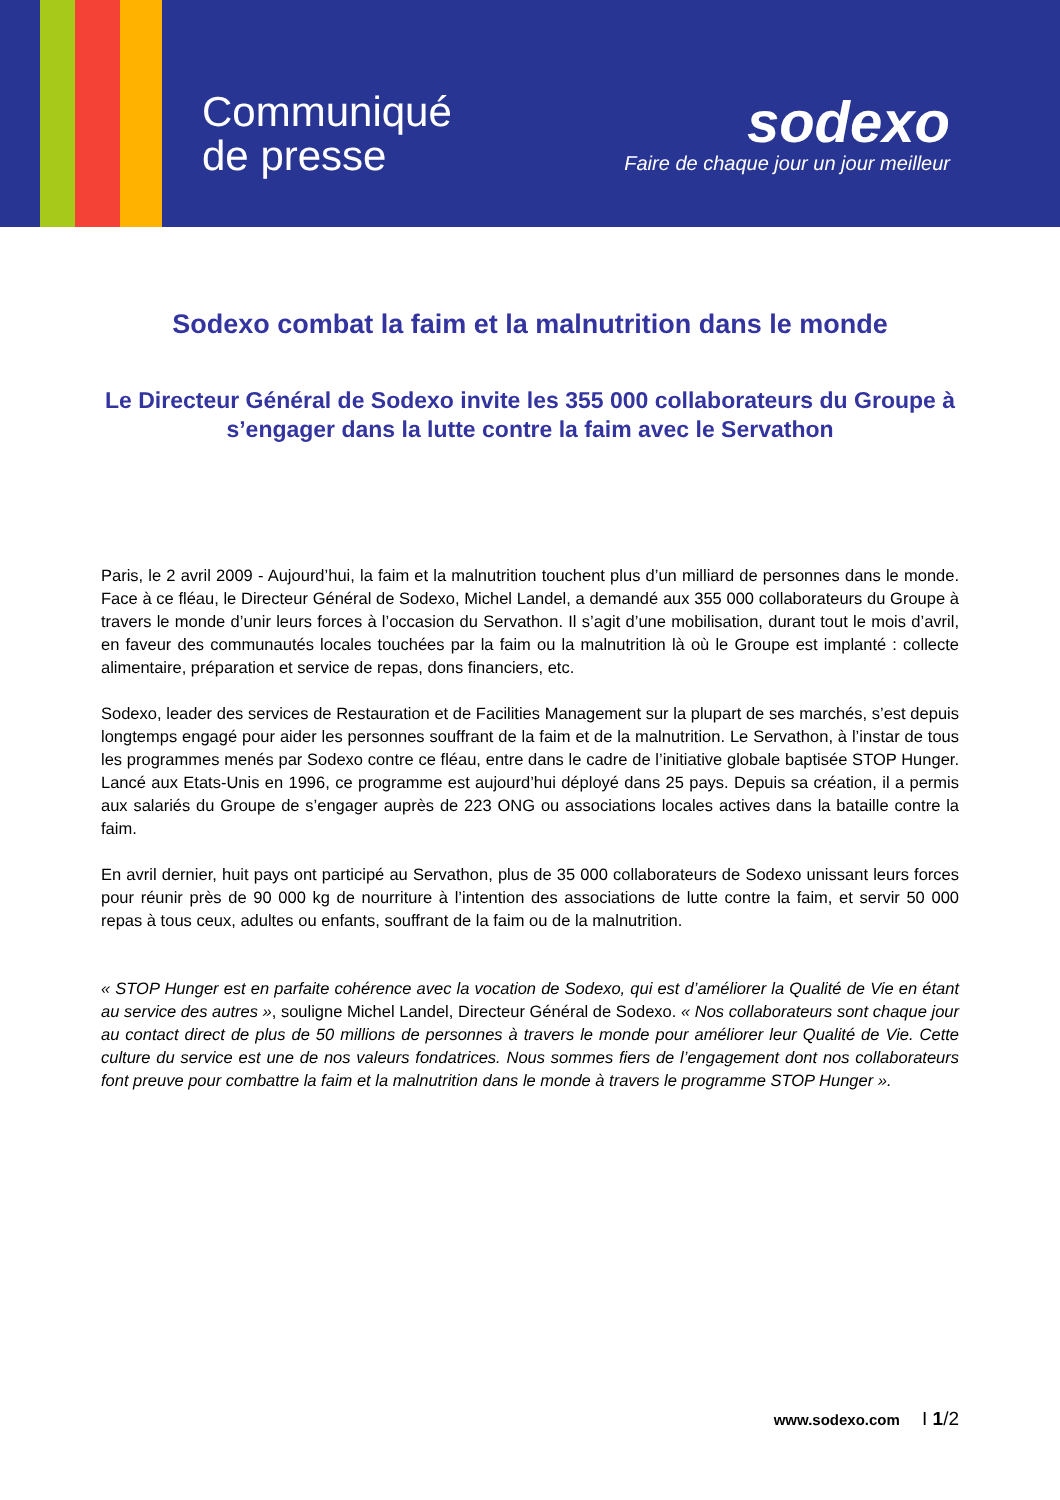Communiqué
de presse
sodexo
Faire de chaque jour un jour meilleur
Sodexo combat la faim et la malnutrition dans le monde
Le Directeur Général de Sodexo invite les 355 000 collaborateurs du Groupe à s’engager dans la lutte contre la faim avec le Servathon
Paris, le 2 avril 2009 - Aujourd’hui, la faim et la malnutrition touchent plus d’un milliard de personnes dans le monde. Face à ce fléau, le Directeur Général de Sodexo, Michel Landel, a demandé aux 355 000 collaborateurs du Groupe à travers le monde d’unir leurs forces à l’occasion du Servathon. Il s’agit d’une mobilisation, durant tout le mois d’avril, en faveur des communautés locales touchées par la faim ou la malnutrition là où le Groupe est implanté : collecte alimentaire, préparation et service de repas, dons financiers, etc.
Sodexo, leader des services de Restauration et de Facilities Management sur la plupart de ses marchés, s’est depuis longtemps engagé pour aider les personnes souffrant de la faim et de la malnutrition. Le Servathon, à l’instar de tous les programmes menés par Sodexo contre ce fléau, entre dans le cadre de l’initiative globale baptisée STOP Hunger. Lancé aux Etats-Unis en 1996, ce programme est aujourd’hui déployé dans 25 pays. Depuis sa création, il a permis aux salariés du Groupe de s’engager auprès de 223 ONG ou associations locales actives dans la bataille contre la faim.
En avril dernier, huit pays ont participé au Servathon, plus de 35 000 collaborateurs de Sodexo unissant leurs forces pour réunir près de 90 000 kg de nourriture à l’intention des associations de lutte contre la faim, et servir 50 000 repas à tous ceux, adultes ou enfants, souffrant de la faim ou de la malnutrition.
« STOP Hunger est en parfaite cohérence avec la vocation de Sodexo, qui est d’améliorer la Qualité de Vie en étant au service des autres », souligne Michel Landel, Directeur Général de Sodexo. « Nos collaborateurs sont chaque jour au contact direct de plus de 50 millions de personnes à travers le monde pour améliorer leur Qualité de Vie. Cette culture du service est une de nos valeurs fondatrices. Nous sommes fiers de l’engagement dont nos collaborateurs font preuve pour combattre la faim et la malnutrition dans le monde à travers le programme STOP Hunger ».
www.sodexo.com I 1/2